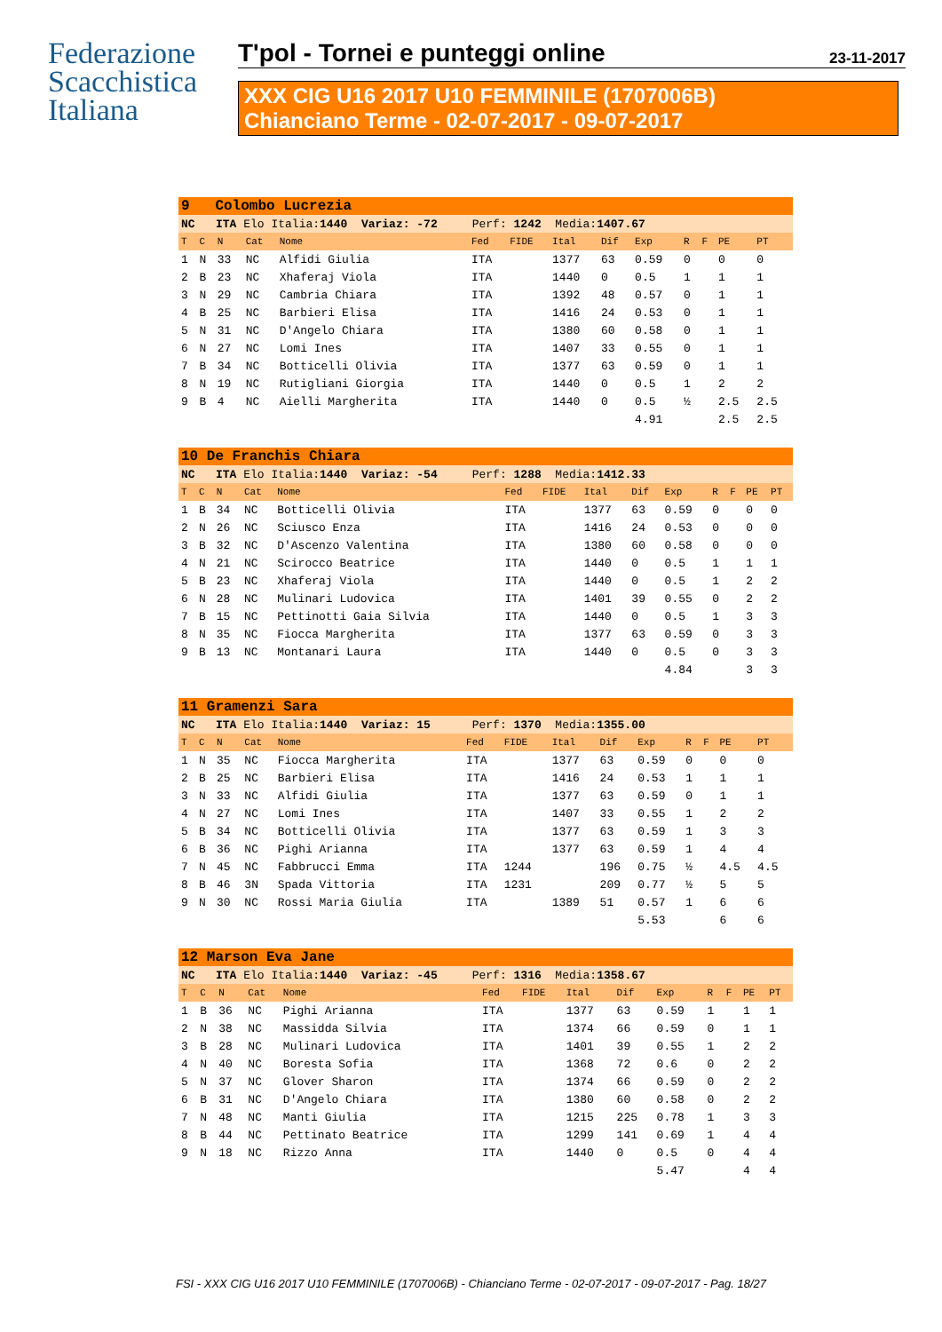Federazione
Scacchistica
Italiana
T'pol - Tornei e punteggi online 23-11-2017
XXX CIG U16 2017 U10 FEMMINILE (1707006B)
Chianciano Terme - 02-07-2017 - 09-07-2017
| 9 Colombo Lucrezia | | | | | | | | | | | | | |
| NC ITA Elo Italia: 1440 Variaz: -72 Perf: 1242 Media: 1407.67 | | | | | | | | | | | | | |
| T | C | N | Cat | Nome | Fed | FIDE | Ital | Dif | Exp | R | F | PE | PT |
| 1 | N | 33 | NC | Alfidi Giulia | ITA | | 1377 | 63 | 0.59 | 0 | | 0 | 0 |
| 2 | B | 23 | NC | Xhaferaj Viola | ITA | | 1440 | 0 | 0.5 | 1 | | 1 | 1 |
| 3 | N | 29 | NC | Cambria Chiara | ITA | | 1392 | 48 | 0.57 | 0 | | 1 | 1 |
| 4 | B | 25 | NC | Barbieri Elisa | ITA | | 1416 | 24 | 0.53 | 0 | | 1 | 1 |
| 5 | N | 31 | NC | D'Angelo Chiara | ITA | | 1380 | 60 | 0.58 | 0 | | 1 | 1 |
| 6 | N | 27 | NC | Lomi Ines | ITA | | 1407 | 33 | 0.55 | 0 | | 1 | 1 |
| 7 | B | 34 | NC | Botticelli Olivia | ITA | | 1377 | 63 | 0.59 | 0 | | 1 | 1 |
| 8 | N | 19 | NC | Rutigliani Giorgia | ITA | | 1440 | 0 | 0.5 | 1 | | 2 | 2 |
| 9 | B | 4 | NC | Aielli Margherita | ITA | | 1440 | 0 | 0.5 | ½ | | 2.5 | 2.5 |
| | | | | | | | | | 4.91 | | | 2.5 | 2.5 |
| 10 De Franchis Chiara | | | | | | | | | | | | | |
| NC ITA Elo Italia: 1440 Variaz: -54 Perf: 1288 Media: 1412.33 | | | | | | | | | | | | | |
| T | C | N | Cat | Nome | Fed | FIDE | Ital | Dif | Exp | R | F | PE | PT |
| 1 | B | 34 | NC | Botticelli Olivia | ITA | | 1377 | 63 | 0.59 | 0 | | 0 | 0 |
| 2 | N | 26 | NC | Sciusco Enza | ITA | | 1416 | 24 | 0.53 | 0 | | 0 | 0 |
| 3 | B | 32 | NC | D'Ascenzo Valentina | ITA | | 1380 | 60 | 0.58 | 0 | | 0 | 0 |
| 4 | N | 21 | NC | Scirocco Beatrice | ITA | | 1440 | 0 | 0.5 | 1 | | 1 | 1 |
| 5 | B | 23 | NC | Xhaferaj Viola | ITA | | 1440 | 0 | 0.5 | 1 | | 2 | 2 |
| 6 | N | 28 | NC | Mulinari Ludovica | ITA | | 1401 | 39 | 0.55 | 0 | | 2 | 2 |
| 7 | B | 15 | NC | Pettinotti Gaia Silvia | ITA | | 1440 | 0 | 0.5 | 1 | | 3 | 3 |
| 8 | N | 35 | NC | Fiocca Margherita | ITA | | 1377 | 63 | 0.59 | 0 | | 3 | 3 |
| 9 | B | 13 | NC | Montanari Laura | ITA | | 1440 | 0 | 0.5 | 0 | | 3 | 3 |
| | | | | | | | | | 4.84 | | | 3 | 3 |
| 11 Gramenzi Sara | | | | | | | | | | | | | |
| NC ITA Elo Italia: 1440 Variaz: 15 Perf: 1370 Media: 1355.00 | | | | | | | | | | | | | |
| T | C | N | Cat | Nome | Fed | FIDE | Ital | Dif | Exp | R | F | PE | PT |
| 1 | N | 35 | NC | Fiocca Margherita | ITA | | 1377 | 63 | 0.59 | 0 | | 0 | 0 |
| 2 | B | 25 | NC | Barbieri Elisa | ITA | | 1416 | 24 | 0.53 | 1 | | 1 | 1 |
| 3 | N | 33 | NC | Alfidi Giulia | ITA | | 1377 | 63 | 0.59 | 0 | | 1 | 1 |
| 4 | N | 27 | NC | Lomi Ines | ITA | | 1407 | 33 | 0.55 | 1 | | 2 | 2 |
| 5 | B | 34 | NC | Botticelli Olivia | ITA | | 1377 | 63 | 0.59 | 1 | | 3 | 3 |
| 6 | B | 36 | NC | Pighi Arianna | ITA | | 1377 | 63 | 0.59 | 1 | | 4 | 4 |
| 7 | N | 45 | NC | Fabbrucci Emma | ITA | 1244 | | 196 | 0.75 | ½ | | 4.5 | 4.5 |
| 8 | B | 46 | 3N | Spada Vittoria | ITA | 1231 | | 209 | 0.77 | ½ | | 5 | 5 |
| 9 | N | 30 | NC | Rossi Maria Giulia | ITA | | 1389 | 51 | 0.57 | 1 | | 6 | 6 |
| | | | | | | | | | 5.53 | | | 6 | 6 |
| 12 Marson Eva Jane | | | | | | | | | | | | | |
| NC ITA Elo Italia: 1440 Variaz: -45 Perf: 1316 Media: 1358.67 | | | | | | | | | | | | | |
| T | C | N | Cat | Nome | Fed | FIDE | Ital | Dif | Exp | R | F | PE | PT |
| 1 | B | 36 | NC | Pighi Arianna | ITA | | 1377 | 63 | 0.59 | 1 | | 1 | 1 |
| 2 | N | 38 | NC | Massidda Silvia | ITA | | 1374 | 66 | 0.59 | 0 | | 1 | 1 |
| 3 | B | 28 | NC | Mulinari Ludovica | ITA | | 1401 | 39 | 0.55 | 1 | | 2 | 2 |
| 4 | N | 40 | NC | Boresta Sofia | ITA | | 1368 | 72 | 0.6 | 0 | | 2 | 2 |
| 5 | N | 37 | NC | Glover Sharon | ITA | | 1374 | 66 | 0.59 | 0 | | 2 | 2 |
| 6 | B | 31 | NC | D'Angelo Chiara | ITA | | 1380 | 60 | 0.58 | 0 | | 2 | 2 |
| 7 | N | 48 | NC | Manti Giulia | ITA | | 1215 | 225 | 0.78 | 1 | | 3 | 3 |
| 8 | B | 44 | NC | Pettinato Beatrice | ITA | | 1299 | 141 | 0.69 | 1 | | 4 | 4 |
| 9 | N | 18 | NC | Rizzo Anna | ITA | | 1440 | 0 | 0.5 | 0 | | 4 | 4 |
| | | | | | | | | | 5.47 | | | 4 | 4 |
FSI - XXX CIG U16 2017 U10 FEMMINILE (1707006B) - Chianciano Terme - 02-07-2017 - 09-07-2017 - Pag. 18/27